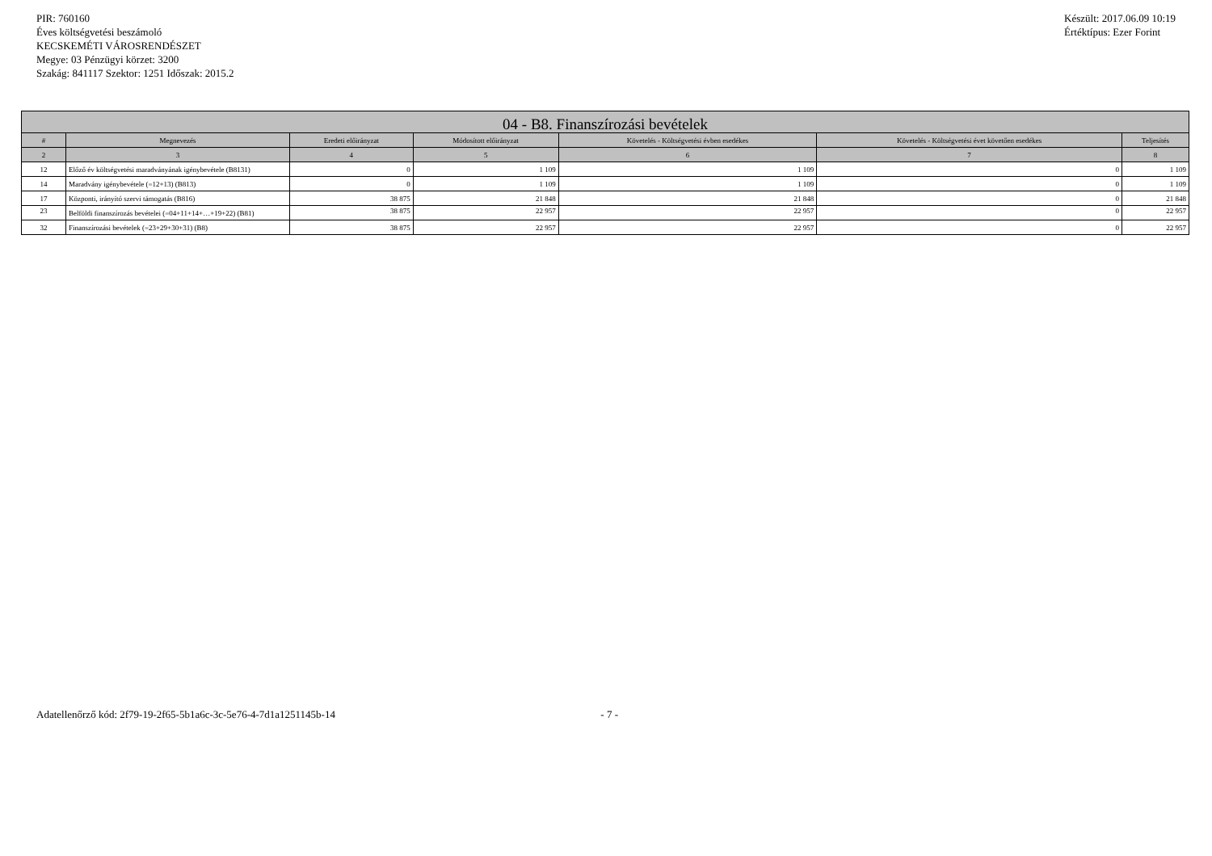PIR: 760160
Éves költségvetési beszámoló
KECSKEMÉTI VÁROSRENDÉSZET
Megye: 03 Pénzügyi körzet: 3200
Szakág: 841117 Szektor: 1251 Időszak: 2015.2
Készült: 2017.06.09 10:19
Értéktípus: Ezer Forint
| 04 - B8. Finanszírozási bevételek | | | | | | |
| --- | --- | --- | --- | --- | --- | --- |
| # | Megnevezés | Eredeti előirányzat | Módosított előirányzat | Követelés - Költségvetési évben esedékes | Követelés - Költségvetési évet követően esedékes | Teljesítés |
| 2 | 3 | 4 | 5 | 6 | 7 | 8 |
| 12 | Előző év költségvetési maradványának igénybevétele (B8131) | 0 | 1 109 | 1 109 | 0 | 1 109 |
| 14 | Maradvány igénybevétele (=12+13) (B813) | 0 | 1 109 | 1 109 | 0 | 1 109 |
| 17 | Központi, irányító szervi támogatás (B816) | 38 875 | 21 848 | 21 848 | 0 | 21 848 |
| 23 | Belföldi finanszírozás bevételei (=04+11+14+…+19+22) (B81) | 38 875 | 22 957 | 22 957 | 0 | 22 957 |
| 32 | Finanszírozási bevételek (=23+29+30+31) (B8) | 38 875 | 22 957 | 22 957 | 0 | 22 957 |
Adatellenőrző kód: 2f79-19-2f65-5b1a6c-3c-5e76-4-7d1a1251145b-14 - 7 -